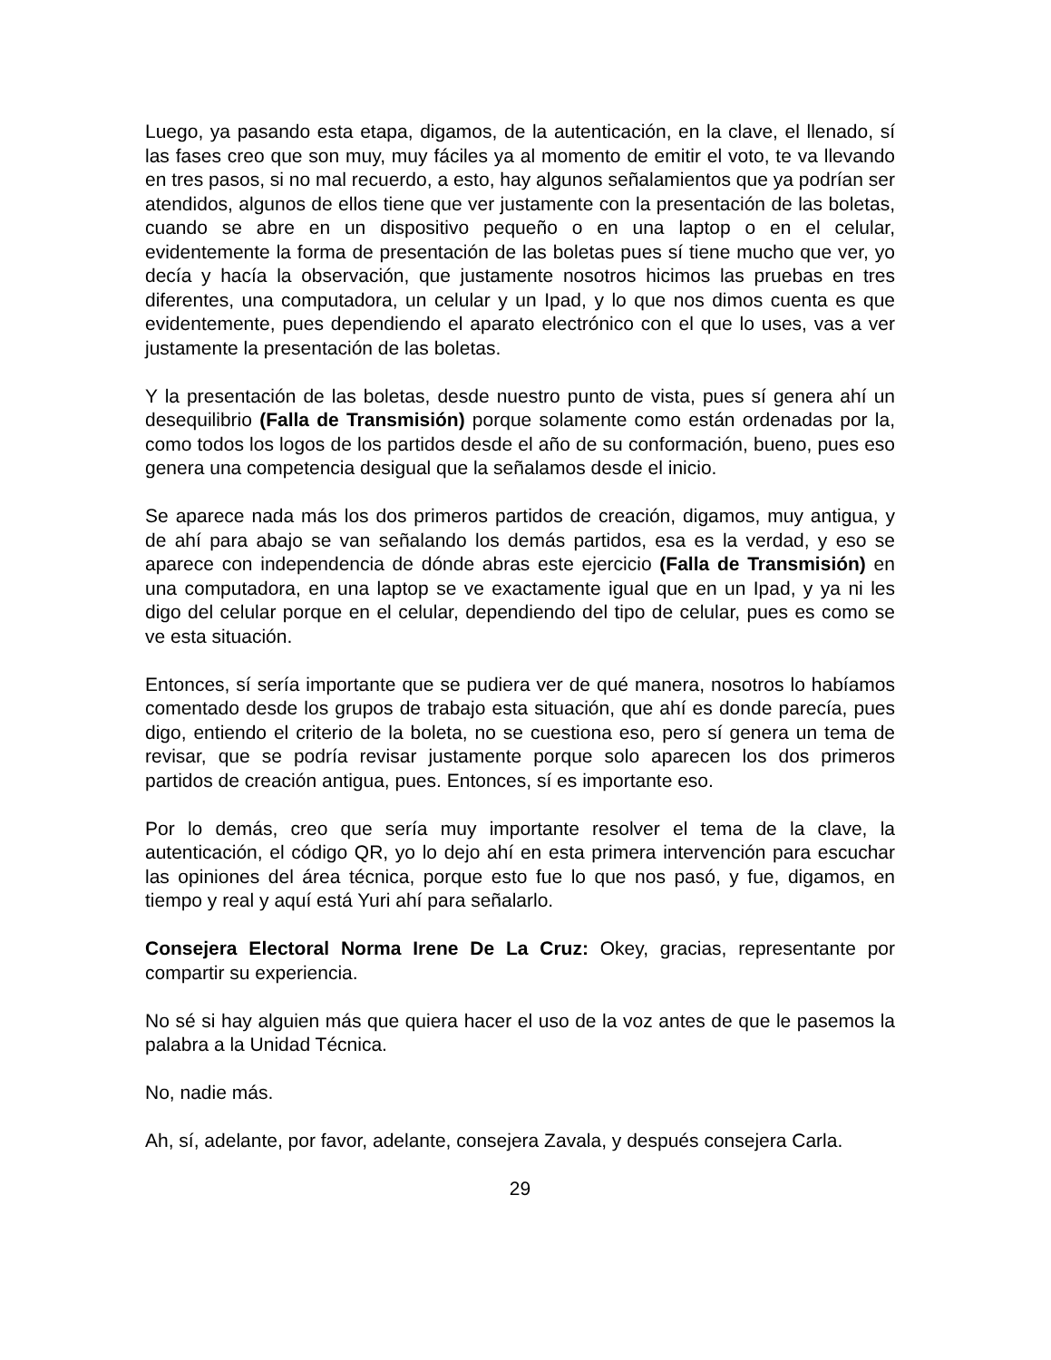Luego, ya pasando esta etapa, digamos, de la autenticación, en la clave, el llenado, sí las fases creo que son muy, muy fáciles ya al momento de emitir el voto, te va llevando en tres pasos, si no mal recuerdo, a esto, hay algunos señalamientos que ya podrían ser atendidos, algunos de ellos tiene que ver justamente con la presentación de las boletas, cuando se abre en un dispositivo pequeño o en una laptop o en el celular, evidentemente la forma de presentación de las boletas pues sí tiene mucho que ver, yo decía y hacía la observación, que justamente nosotros hicimos las pruebas en tres diferentes, una computadora, un celular y un Ipad, y lo que nos dimos cuenta es que evidentemente, pues dependiendo el aparato electrónico con el que lo uses, vas a ver justamente la presentación de las boletas.
Y la presentación de las boletas, desde nuestro punto de vista, pues sí genera ahí un desequilibrio (Falla de Transmisión) porque solamente como están ordenadas por la, como todos los logos de los partidos desde el año de su conformación, bueno, pues eso genera una competencia desigual que la señalamos desde el inicio.
Se aparece nada más los dos primeros partidos de creación, digamos, muy antigua, y de ahí para abajo se van señalando los demás partidos, esa es la verdad, y eso se aparece con independencia de dónde abras este ejercicio (Falla de Transmisión) en una computadora, en una laptop se ve exactamente igual que en un Ipad, y ya ni les digo del celular porque en el celular, dependiendo del tipo de celular, pues es como se ve esta situación.
Entonces, sí sería importante que se pudiera ver de qué manera, nosotros lo habíamos comentado desde los grupos de trabajo esta situación, que ahí es donde parecía, pues digo, entiendo el criterio de la boleta, no se cuestiona eso, pero sí genera un tema de revisar, que se podría revisar justamente porque solo aparecen los dos primeros partidos de creación antigua, pues. Entonces, sí es importante eso.
Por lo demás, creo que sería muy importante resolver el tema de la clave, la autenticación, el código QR, yo lo dejo ahí en esta primera intervención para escuchar las opiniones del área técnica, porque esto fue lo que nos pasó, y fue, digamos, en tiempo y real y aquí está Yuri ahí para señalarlo.
Consejera Electoral Norma Irene De La Cruz: Okey, gracias, representante por compartir su experiencia.
No sé si hay alguien más que quiera hacer el uso de la voz antes de que le pasemos la palabra a la Unidad Técnica.
No, nadie más.
Ah, sí, adelante, por favor, adelante, consejera Zavala, y después consejera Carla.
29